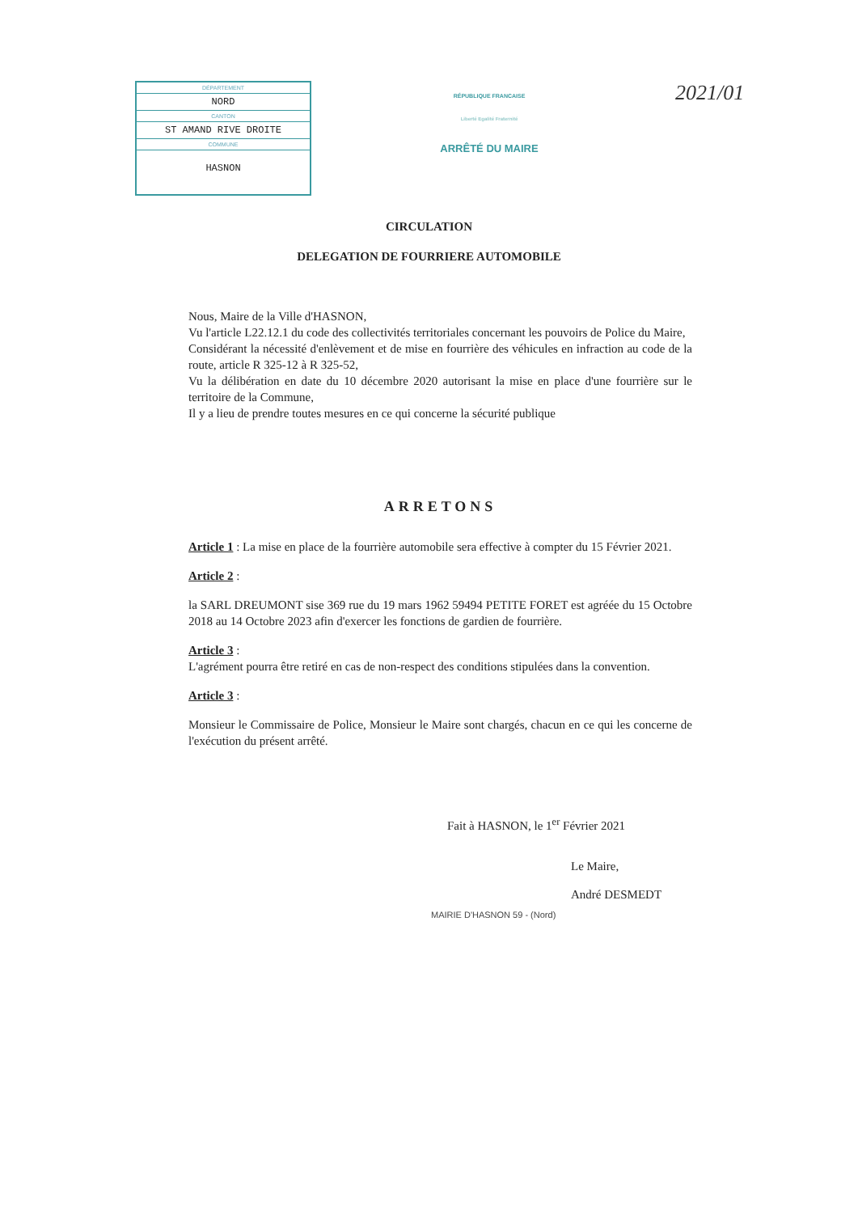DÉPARTEMENT
NORD
CANTON
ST AMAND RIVE DROITE
COMMUNE
HASNON
RÉPUBLIQUE FRANCAISE
Liberté Egalité Fraternité
ARRÊTÉ DU MAIRE
2021/01
CIRCULATION
DELEGATION DE FOURRIERE AUTOMOBILE
Nous, Maire de la Ville d'HASNON,
Vu l'article L22.12.1 du code des collectivités territoriales concernant les pouvoirs de Police du Maire,
Considérant la nécessité d'enlèvement et de mise en fourrière des véhicules en infraction au code de la route, article R 325-12 à R 325-52,
Vu la délibération en date du 10 décembre 2020 autorisant la mise en place d'une fourrière sur le territoire de la Commune,
Il y a lieu de prendre toutes mesures en ce qui concerne la sécurité publique
ARRETONS
Article 1 : La mise en place de la fourrière automobile sera effective à compter du 15 Février 2021.
Article 2 :
la SARL DREUMONT sise 369 rue du 19 mars 1962 59494 PETITE FORET est agréée du 15 Octobre 2018 au 14 Octobre 2023 afin d'exercer les fonctions de gardien de fourrière.
Article 3 :
L'agrément pourra être retiré en cas de non-respect des conditions stipulées dans la convention.
Article 3 :
Monsieur le Commissaire de Police, Monsieur le Maire sont chargés, chacun en ce qui les concerne de l'exécution du présent arrêté.
Fait à HASNON, le 1<sup>er</sup> Février 2021
Le Maire,
André DESMEDT
MAIRIE D'HASNON 59 - (Nord)